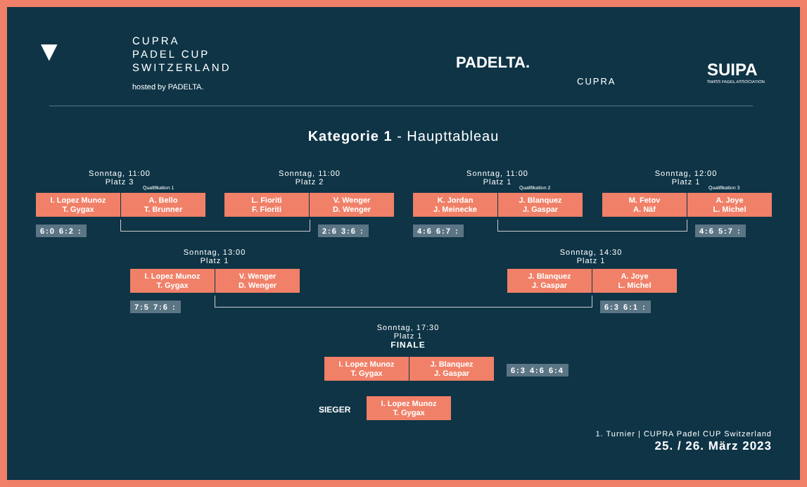CUPRA
PADEL CUP
SWITZERLAND
hosted by PADELTA.
▼ PADELTA.
CUPRA
SUIPA
SWISS PADEL ASSOCIATION
Kategorie 1 - Haupttableau
Sonntag, 11:00
Platz 3
Qualifikation 1
I. Lopez Munoz
T. Gygax
A. Bello
T. Brunner
6:0 6:2 :
Sonntag, 11:00
Platz 2
L. Fioriti
F. Fioriti
V. Wenger
D. Wenger
2:6 3:6 :
Sonntag, 11:00
Platz 1
Qualifikation 2
K. Jordan
J. Meinecke
J. Blanquez
J. Gaspar
4:6 6:7 :
Sonntag, 12:00
Platz 1
Qualifikation 3
M. Fetov
A. Näf
A. Joye
L. Michel
4:6 5:7 :
Sonntag, 13:00
Platz 1
I. Lopez Munoz
T. Gygax
V. Wenger
D. Wenger
7:5 7:6 :
Sonntag, 14:30
Platz 1
J. Blanquez
J. Gaspar
A. Joye
L. Michel
6:3 6:1 :
Sonntag, 17:30
Platz 1
FINALE
I. Lopez Munoz
T. Gygax
J. Blanquez
J. Gaspar
6:3 4:6 6:4
SIEGER
I. Lopez Munoz
T. Gygax
1. Turnier | CUPRA Padel CUP Switzerland
25. / 26. März 2023